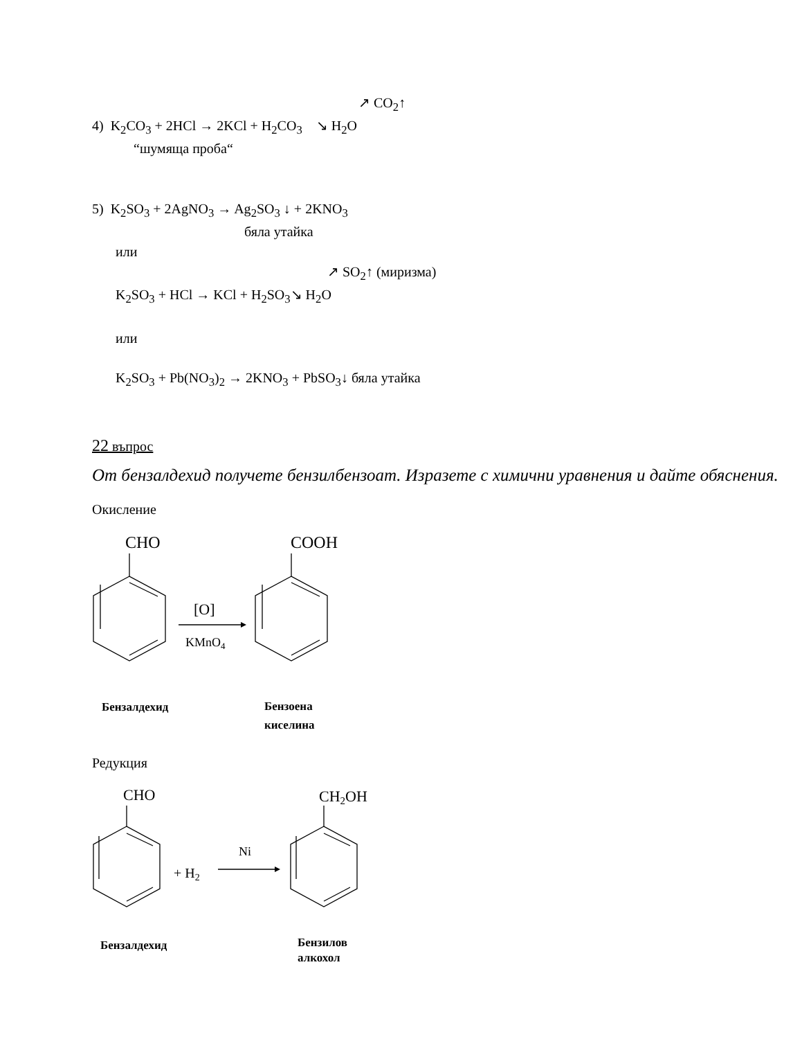↗ CO<sub>2</sub>↑
4) K<sub>2</sub>CO<sub>3</sub> + 2HCl → 2KCl + H<sub>2</sub>CO<sub>3</sub> ↘ H<sub>2</sub>O
“шумяща проба“
5) K<sub>2</sub>SO<sub>3</sub> + 2AgNO<sub>3</sub> → Ag<sub>2</sub>SO<sub>3</sub> ↓ + 2KNO<sub>3</sub>
бяла утайка
или
↗ SO<sub>2</sub>↑ (миризма)
K<sub>2</sub>SO<sub>3</sub> + HCl → KCl + H<sub>2</sub>SO<sub>3</sub>↘ H<sub>2</sub>O
или
K<sub>2</sub>SO<sub>3</sub> + Pb(NO<sub>3</sub>)<sub>2</sub> → 2KNO<sub>3</sub> + PbSO<sub>3</sub>↓ бяла утайка
22 въпрос
От бензалдехид получете бензилбензоат. Изразете с химични уравнения и дайте обяснения.
Окисление
CHO
COOH
[O]
KMnO4
Бензалдехид Бензоена киселина
Редукция
CHO
CH2OH
+ H2
Ni
Бензалдехид Бензилов алкохол